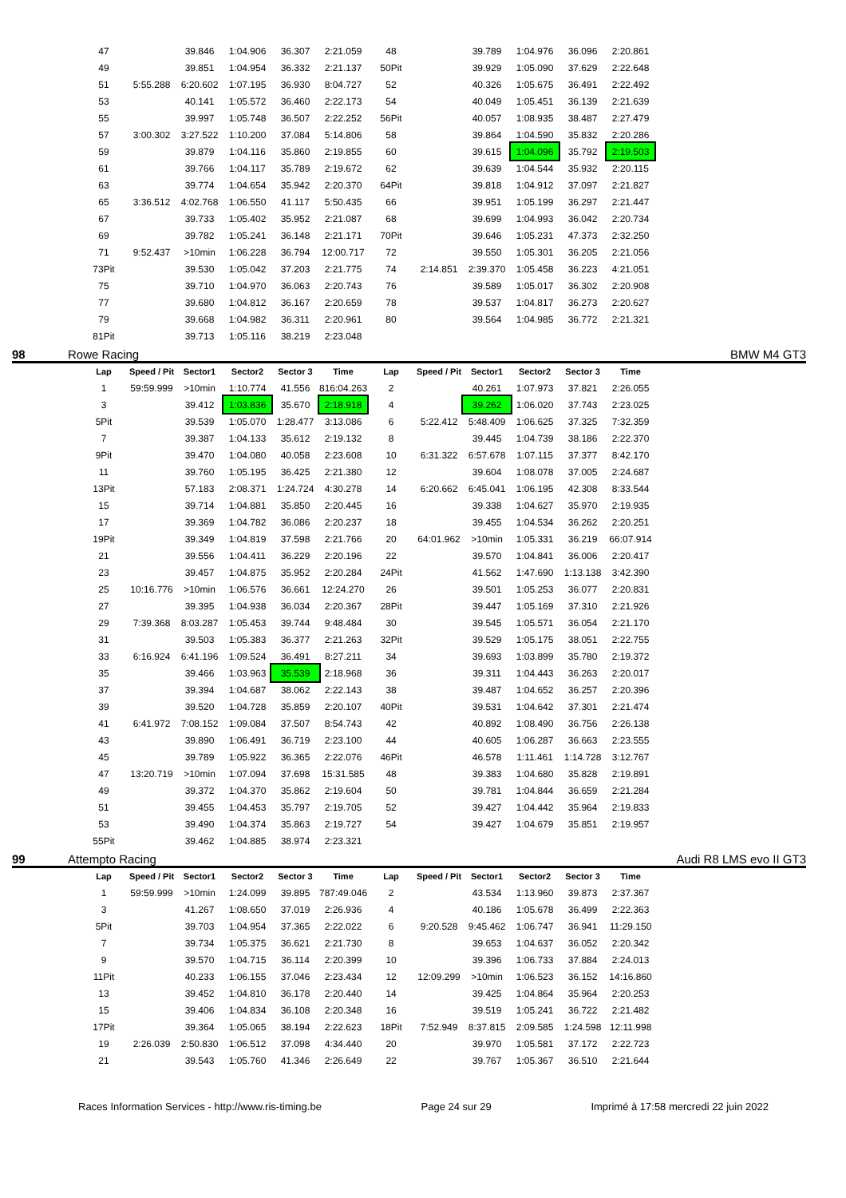| 47 | | 39.846 | 1:04.906 | 36.307 | 2:21.059 | 48 | | 39.789 | 1:04.976 | 36.096 | 2:20.861 |
| 49 | | 39.851 | 1:04.954 | 36.332 | 2:21.137 | 50Pit | | 39.929 | 1:05.090 | 37.629 | 2:22.648 |
| 51 | 5:55.288 | 6:20.602 | 1:07.195 | 36.930 | 8:04.727 | 52 | | 40.326 | 1:05.675 | 36.491 | 2:22.492 |
| 53 | | 40.141 | 1:05.572 | 36.460 | 2:22.173 | 54 | | 40.049 | 1:05.451 | 36.139 | 2:21.639 |
| 55 | | 39.997 | 1:05.748 | 36.507 | 2:22.252 | 56Pit | | 40.057 | 1:08.935 | 38.487 | 2:27.479 |
| 57 | 3:00.302 | 3:27.522 | 1:10.200 | 37.084 | 5:14.806 | 58 | | 39.864 | 1:04.590 | 35.832 | 2:20.286 |
| 59 | | 39.879 | 1:04.116 | 35.860 | 2:19.855 | 60 | | 39.615 | 1:04.096 | 35.792 | 2:19.503 |
| 61 | | 39.766 | 1:04.117 | 35.789 | 2:19.672 | 62 | | 39.639 | 1:04.544 | 35.932 | 2:20.115 |
| 63 | | 39.774 | 1:04.654 | 35.942 | 2:20.370 | 64Pit | | 39.818 | 1:04.912 | 37.097 | 2:21.827 |
| 65 | 3:36.512 | 4:02.768 | 1:06.550 | 41.117 | 5:50.435 | 66 | | 39.951 | 1:05.199 | 36.297 | 2:21.447 |
| 67 | | 39.733 | 1:05.402 | 35.952 | 2:21.087 | 68 | | 39.699 | 1:04.993 | 36.042 | 2:20.734 |
| 69 | | 39.782 | 1:05.241 | 36.148 | 2:21.171 | 70Pit | | 39.646 | 1:05.231 | 47.373 | 2:32.250 |
| 71 | 9:52.437 | >10min | 1:06.228 | 36.794 | 12:00.717 | 72 | | 39.550 | 1:05.301 | 36.205 | 2:21.056 |
| 73Pit | | 39.530 | 1:05.042 | 37.203 | 2:21.775 | 74 | 2:14.851 | 2:39.370 | 1:05.458 | 36.223 | 4:21.051 |
| 75 | | 39.710 | 1:04.970 | 36.063 | 2:20.743 | 76 | | 39.589 | 1:05.017 | 36.302 | 2:20.908 |
| 77 | | 39.680 | 1:04.812 | 36.167 | 2:20.659 | 78 | | 39.537 | 1:04.817 | 36.273 | 2:20.627 |
| 79 | | 39.668 | 1:04.982 | 36.311 | 2:20.961 | 80 | | 39.564 | 1:04.985 | 36.772 | 2:21.321 |
| 81Pit | | 39.713 | 1:05.116 | 38.219 | 2:23.048 | | | | | | |
98 Rowe Racing BMW M4 GT3
| Lap | Speed / Pit | Sector1 | Sector2 | Sector 3 | Time | Lap | Speed / Pit | Sector1 | Sector2 | Sector 3 | Time |
| --- | --- | --- | --- | --- | --- | --- | --- | --- | --- | --- | --- |
| 1 | 59:59.999 | >10min | 1:10.774 | 41.556 | 816:04.263 | 2 | | 40.261 | 1:07.973 | 37.821 | 2:26.055 |
| 3 | | 39.412 | 1:03.836 | 35.670 | 2:18.918 | 4 | | 39.262 | 1:06.020 | 37.743 | 2:23.025 |
| 5Pit | | 39.539 | 1:05.070 | 1:28.477 | 3:13.086 | 6 | 5:22.412 | 5:48.409 | 1:06.625 | 37.325 | 7:32.359 |
| 7 | | 39.387 | 1:04.133 | 35.612 | 2:19.132 | 8 | | 39.445 | 1:04.739 | 38.186 | 2:22.370 |
| 9Pit | | 39.470 | 1:04.080 | 40.058 | 2:23.608 | 10 | 6:31.322 | 6:57.678 | 1:07.115 | 37.377 | 8:42.170 |
| 11 | | 39.760 | 1:05.195 | 36.425 | 2:21.380 | 12 | | 39.604 | 1:08.078 | 37.005 | 2:24.687 |
| 13Pit | | 57.183 | 2:08.371 | 1:24.724 | 4:30.278 | 14 | 6:20.662 | 6:45.041 | 1:06.195 | 42.308 | 8:33.544 |
| 15 | | 39.714 | 1:04.881 | 35.850 | 2:20.445 | 16 | | 39.338 | 1:04.627 | 35.970 | 2:19.935 |
| 17 | | 39.369 | 1:04.782 | 36.086 | 2:20.237 | 18 | | 39.455 | 1:04.534 | 36.262 | 2:20.251 |
| 19Pit | | 39.349 | 1:04.819 | 37.598 | 2:21.766 | 20 | 64:01.962 | >10min | 1:05.331 | 36.219 | 66:07.914 |
| 21 | | 39.556 | 1:04.411 | 36.229 | 2:20.196 | 22 | | 39.570 | 1:04.841 | 36.006 | 2:20.417 |
| 23 | | 39.457 | 1:04.875 | 35.952 | 2:20.284 | 24Pit | | 41.562 | 1:47.690 | 1:13.138 | 3:42.390 |
| 25 | 10:16.776 | >10min | 1:06.576 | 36.661 | 12:24.270 | 26 | | 39.501 | 1:05.253 | 36.077 | 2:20.831 |
| 27 | | 39.395 | 1:04.938 | 36.034 | 2:20.367 | 28Pit | | 39.447 | 1:05.169 | 37.310 | 2:21.926 |
| 29 | 7:39.368 | 8:03.287 | 1:05.453 | 39.744 | 9:48.484 | 30 | | 39.545 | 1:05.571 | 36.054 | 2:21.170 |
| 31 | | 39.503 | 1:05.383 | 36.377 | 2:21.263 | 32Pit | | 39.529 | 1:05.175 | 38.051 | 2:22.755 |
| 33 | 6:16.924 | 6:41.196 | 1:09.524 | 36.491 | 8:27.211 | 34 | | 39.693 | 1:03.899 | 35.780 | 2:19.372 |
| 35 | | 39.466 | 1:03.963 | 35.539 | 2:18.968 | 36 | | 39.311 | 1:04.443 | 36.263 | 2:20.017 |
| 37 | | 39.394 | 1:04.687 | 38.062 | 2:22.143 | 38 | | 39.487 | 1:04.652 | 36.257 | 2:20.396 |
| 39 | | 39.520 | 1:04.728 | 35.859 | 2:20.107 | 40Pit | | 39.531 | 1:04.642 | 37.301 | 2:21.474 |
| 41 | 6:41.972 | 7:08.152 | 1:09.084 | 37.507 | 8:54.743 | 42 | | 40.892 | 1:08.490 | 36.756 | 2:26.138 |
| 43 | | 39.890 | 1:06.491 | 36.719 | 2:23.100 | 44 | | 40.605 | 1:06.287 | 36.663 | 2:23.555 |
| 45 | | 39.789 | 1:05.922 | 36.365 | 2:22.076 | 46Pit | | 46.578 | 1:11.461 | 1:14.728 | 3:12.767 |
| 47 | 13:20.719 | >10min | 1:07.094 | 37.698 | 15:31.585 | 48 | | 39.383 | 1:04.680 | 35.828 | 2:19.891 |
| 49 | | 39.372 | 1:04.370 | 35.862 | 2:19.604 | 50 | | 39.781 | 1:04.844 | 36.659 | 2:21.284 |
| 51 | | 39.455 | 1:04.453 | 35.797 | 2:19.705 | 52 | | 39.427 | 1:04.442 | 35.964 | 2:19.833 |
| 53 | | 39.490 | 1:04.374 | 35.863 | 2:19.727 | 54 | | 39.427 | 1:04.679 | 35.851 | 2:19.957 |
| 55Pit | | 39.462 | 1:04.885 | 38.974 | 2:23.321 | | | | | | |
99 Attempto Racing Audi R8 LMS evo II GT3
| Lap | Speed / Pit | Sector1 | Sector2 | Sector 3 | Time | Lap | Speed / Pit | Sector1 | Sector2 | Sector 3 | Time |
| --- | --- | --- | --- | --- | --- | --- | --- | --- | --- | --- | --- |
| 1 | 59:59.999 | >10min | 1:24.099 | 39.895 | 787:49.046 | 2 | | 43.534 | 1:13.960 | 39.873 | 2:37.367 |
| 3 | | 41.267 | 1:08.650 | 37.019 | 2:26.936 | 4 | | 40.186 | 1:05.678 | 36.499 | 2:22.363 |
| 5Pit | | 39.703 | 1:04.954 | 37.365 | 2:22.022 | 6 | 9:20.528 | 9:45.462 | 1:06.747 | 36.941 | 11:29.150 |
| 7 | | 39.734 | 1:05.375 | 36.621 | 2:21.730 | 8 | | 39.653 | 1:04.637 | 36.052 | 2:20.342 |
| 9 | | 39.570 | 1:04.715 | 36.114 | 2:20.399 | 10 | | 39.396 | 1:06.733 | 37.884 | 2:24.013 |
| 11Pit | | 40.233 | 1:06.155 | 37.046 | 2:23.434 | 12 | 12:09.299 | >10min | 1:06.523 | 36.152 | 14:16.860 |
| 13 | | 39.452 | 1:04.810 | 36.178 | 2:20.440 | 14 | | 39.425 | 1:04.864 | 35.964 | 2:20.253 |
| 15 | | 39.406 | 1:04.834 | 36.108 | 2:20.348 | 16 | | 39.519 | 1:05.241 | 36.722 | 2:21.482 |
| 17Pit | | 39.364 | 1:05.065 | 38.194 | 2:22.623 | 18Pit | 7:52.949 | 8:37.815 | 2:09.585 | 1:24.598 | 12:11.998 |
| 19 | 2:26.039 | 2:50.830 | 1:06.512 | 37.098 | 4:34.440 | 20 | | 39.970 | 1:05.581 | 37.172 | 2:22.723 |
| 21 | | 39.543 | 1:05.760 | 41.346 | 2:26.649 | 22 | | 39.767 | 1:05.367 | 36.510 | 2:21.644 |
Races Information Services - http://www.ris-timing.be Page 24 sur 29 Imprimé à 17:58 mercredi 22 juin 2022